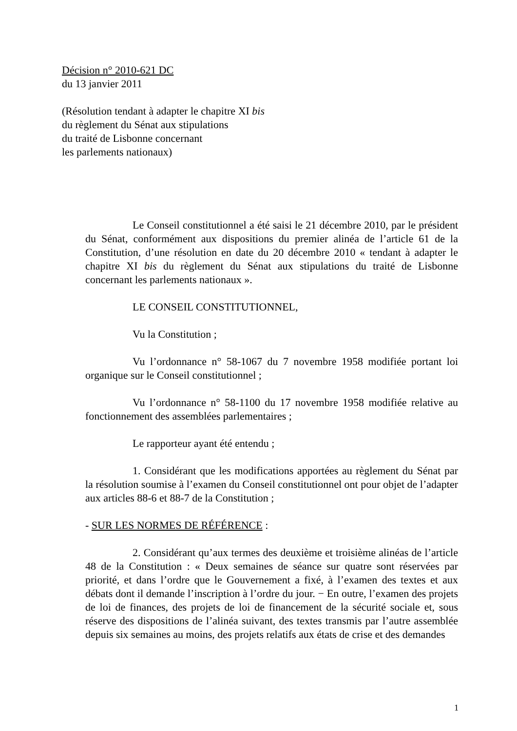Décision n° 2010-621 DC
du 13 janvier 2011
(Résolution tendant à adapter le chapitre XI bis
du règlement du Sénat aux stipulations
du traité de Lisbonne concernant
les parlements nationaux)
Le Conseil constitutionnel a été saisi le 21 décembre 2010, par le président du Sénat, conformément aux dispositions du premier alinéa de l’article 61 de la Constitution, d’une résolution en date du 20 décembre 2010 « tendant à adapter le chapitre XI bis du règlement du Sénat aux stipulations du traité de Lisbonne concernant les parlements nationaux ».
LE CONSEIL CONSTITUTIONNEL,
Vu la Constitution ;
Vu l’ordonnance n° 58-1067 du 7 novembre 1958 modifiée portant loi organique sur le Conseil constitutionnel ;
Vu l’ordonnance n° 58-1100 du 17 novembre 1958 modifiée relative au fonctionnement des assemblées parlementaires ;
Le rapporteur ayant été entendu ;
1. Considérant que les modifications apportées au règlement du Sénat par la résolution soumise à l’examen du Conseil constitutionnel ont pour objet de l’adapter aux articles 88-6 et 88-7 de la Constitution ;
- SUR LES NORMES DE RÉFÉRENCE :
2. Considérant qu’aux termes des deuxième et troisième alinéas de l’article 48 de la Constitution : « Deux semaines de séance sur quatre sont réservées par priorité, et dans l’ordre que le Gouvernement a fixé, à l’examen des textes et aux débats dont il demande l’inscription à l’ordre du jour. − En outre, l’examen des projets de loi de finances, des projets de loi de financement de la sécurité sociale et, sous réserve des dispositions de l’alinéa suivant, des textes transmis par l’autre assemblée depuis six semaines au moins, des projets relatifs aux états de crise et des demandes
1